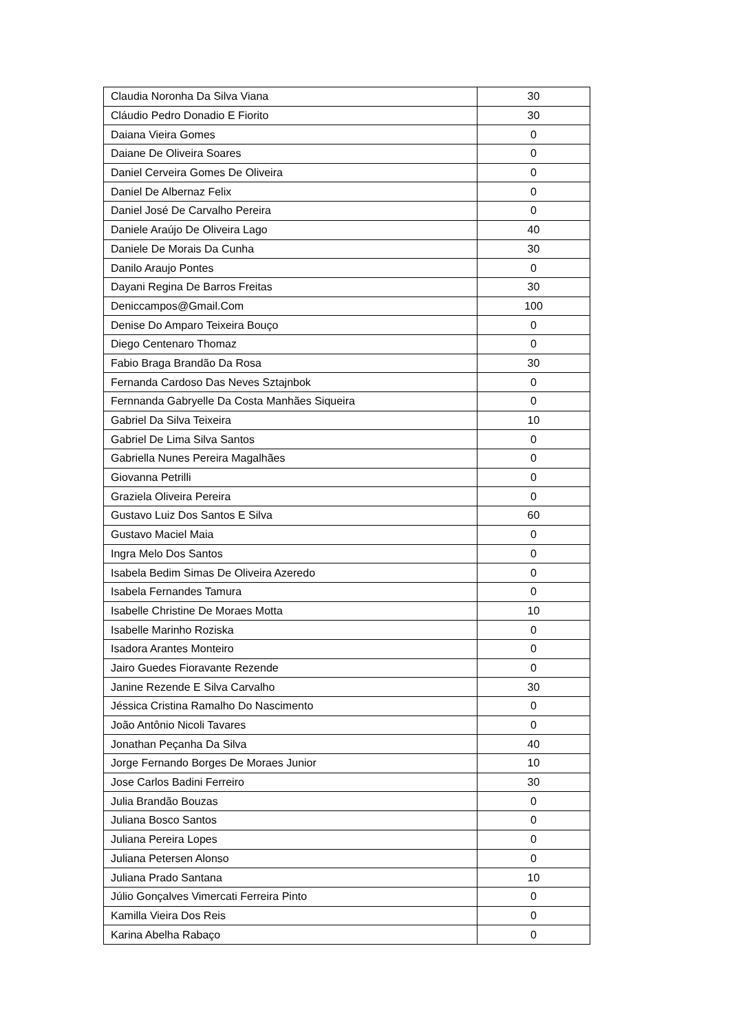| Claudia Noronha Da Silva Viana | 30 |
| Cláudio Pedro Donadio E Fiorito | 30 |
| Daiana Vieira Gomes | 0 |
| Daiane De Oliveira Soares | 0 |
| Daniel Cerveira Gomes De Oliveira | 0 |
| Daniel De Albernaz Felix | 0 |
| Daniel José De Carvalho Pereira | 0 |
| Daniele Araújo De Oliveira Lago | 40 |
| Daniele De Morais Da Cunha | 30 |
| Danilo Araujo Pontes | 0 |
| Dayani Regina De Barros Freitas | 30 |
| Deniccampos@Gmail.Com | 100 |
| Denise Do Amparo Teixeira Bouço | 0 |
| Diego Centenaro Thomaz | 0 |
| Fabio Braga Brandão Da Rosa | 30 |
| Fernanda Cardoso Das Neves Sztajnbok | 0 |
| Fernnanda Gabryelle Da Costa Manhães Siqueira | 0 |
| Gabriel Da Silva Teixeira | 10 |
| Gabriel De Lima Silva Santos | 0 |
| Gabriella Nunes Pereira Magalhães | 0 |
| Giovanna Petrilli | 0 |
| Graziela Oliveira Pereira | 0 |
| Gustavo Luiz Dos Santos E Silva | 60 |
| Gustavo Maciel Maia | 0 |
| Ingra Melo Dos Santos | 0 |
| Isabela Bedim Simas De Oliveira Azeredo | 0 |
| Isabela Fernandes Tamura | 0 |
| Isabelle Christine De Moraes Motta | 10 |
| Isabelle Marinho Roziska | 0 |
| Isadora Arantes Monteiro | 0 |
| Jairo Guedes Fioravante Rezende | 0 |
| Janine Rezende E Silva Carvalho | 30 |
| Jéssica Cristina Ramalho Do Nascimento | 0 |
| João Antônio Nicoli Tavares | 0 |
| Jonathan Peçanha Da Silva | 40 |
| Jorge Fernando Borges De Moraes Junior | 10 |
| Jose Carlos Badini Ferreiro | 30 |
| Julia Brandão Bouzas | 0 |
| Juliana Bosco Santos | 0 |
| Juliana Pereira Lopes | 0 |
| Juliana Petersen Alonso | 0 |
| Juliana Prado Santana | 10 |
| Júlio Gonçalves Vimercati Ferreira Pinto | 0 |
| Kamilla Vieira Dos Reis | 0 |
| Karina Abelha Rabaço | 0 |